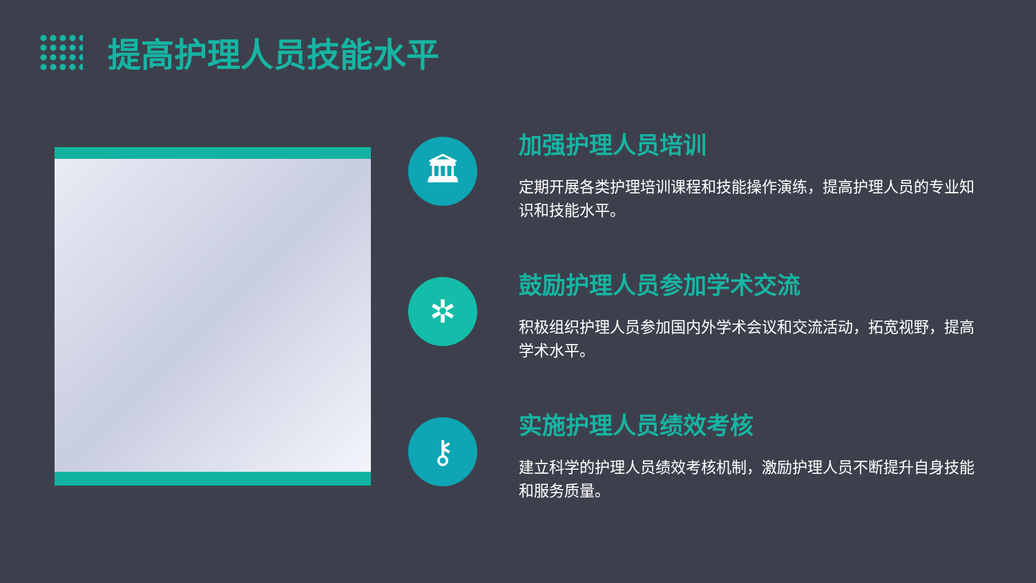提高护理人员技能水平
🏛
加强护理人员培训
定期开展各类护理培训课程和技能操作演练，提高护理人员的专业知识和技能水平。
✲
鼓励护理人员参加学术交流
积极组织护理人员参加国内外学术会议和交流活动，拓宽视野，提高学术水平。
⚷
实施护理人员绩效考核
建立科学的护理人员绩效考核机制，激励护理人员不断提升自身技能和服务质量。